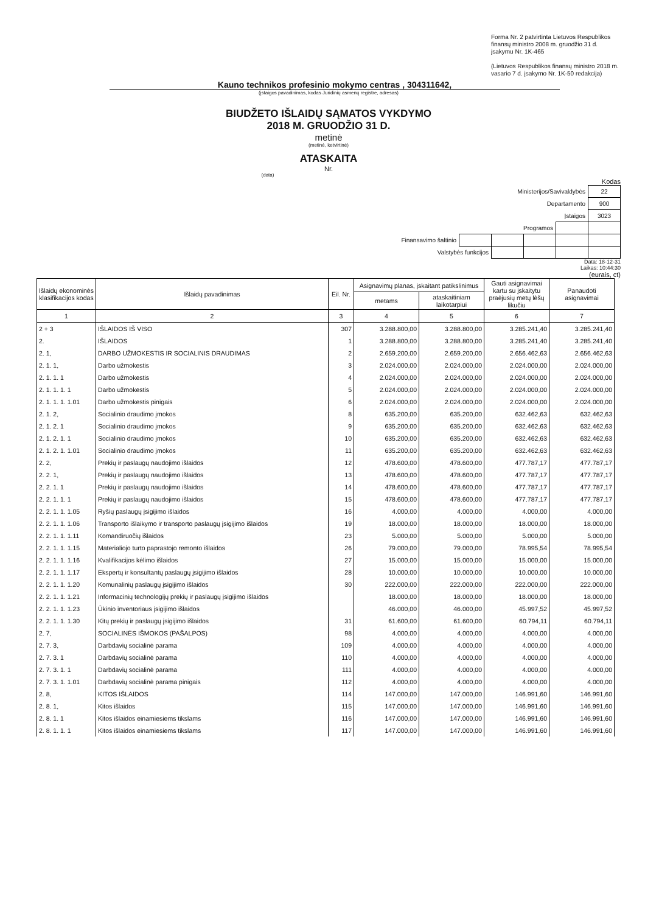Forma Nr. 2 patvirtinta Lietuvos Respublikos finansų ministro 2008 m. gruodžio 31 d. įsakymu Nr. 1K-465
(Lietuvos Respublikos finansų ministro 2018 m. vasario 7 d. įsakymo Nr. 1K-50 redakcija)
Kauno technikos profesinio mokymo centras , 304311642,
(įstaigos pavadinimas, kodas Juridinių asmenų registre, adresas)
BIUDŽETO IŠLAIDŲ SĄMATOS VYKDYMO
2018 M. GRUODŽIO 31 D.
metinė
(metinė, ketvirtinė)
ATASKAITA
Nr.
(data)
Kodas
| Ministerijos/Savivaldybės | | | | | 22 |
| Departamento | | | | | 900 |
| Įstaigos | | | | | 3023 |
| Programos | | | | | |
| Finansavimo šaltinio | | | | | |
| Valstybės funkcijos | | | | | |
Data: 18-12-31
Laikas: 10:44:30
(eurais, ct)
| Išlaidų ekonominės klasifikacijos kodas | Išlaidų pavadinimas | Eil. Nr. | Asignavimų planas, įskaitant patikslinimus | | Gauti asignavimai kartu su įskaitytu praėjusių metų lėšų likučiu | Panaudoti asignavimai |
| --- | --- | --- | --- | --- | --- | --- |
| | | | metams | ataskaitiniam laikotarpiui | | |
| 1 | 2 | 3 | 4 | 5 | 6 | 7 |
| 2 + 3 | IŠLAIDOS IŠ VISO | 307 | 3.288.800,00 | 3.288.800,00 | 3.285.241,40 | 3.285.241,40 |
| 2. | IŠLAIDOS | 1 | 3.288.800,00 | 3.288.800,00 | 3.285.241,40 | 3.285.241,40 |
| 2. 1, | DARBO UŽMOKESTIS IR SOCIALINIS DRAUDIMAS | 2 | 2.659.200,00 | 2.659.200,00 | 2.656.462,63 | 2.656.462,63 |
| 2. 1. 1, | Darbo užmokestis | 3 | 2.024.000,00 | 2.024.000,00 | 2.024.000,00 | 2.024.000,00 |
| 2. 1. 1. 1 | Darbo užmokestis | 4 | 2.024.000,00 | 2.024.000,00 | 2.024.000,00 | 2.024.000,00 |
| 2. 1. 1. 1. 1 | Darbo užmokestis | 5 | 2.024.000,00 | 2.024.000,00 | 2.024.000,00 | 2.024.000,00 |
| 2. 1. 1. 1. 1.01 | Darbo užmokestis pinigais | 6 | 2.024.000,00 | 2.024.000,00 | 2.024.000,00 | 2.024.000,00 |
| 2. 1. 2, | Socialinio draudimo įmokos | 8 | 635.200,00 | 635.200,00 | 632.462,63 | 632.462,63 |
| 2. 1. 2. 1 | Socialinio draudimo įmokos | 9 | 635.200,00 | 635.200,00 | 632.462,63 | 632.462,63 |
| 2. 1. 2. 1. 1 | Socialinio draudimo įmokos | 10 | 635.200,00 | 635.200,00 | 632.462,63 | 632.462,63 |
| 2. 1. 2. 1. 1.01 | Socialinio draudimo įmokos | 11 | 635.200,00 | 635.200,00 | 632.462,63 | 632.462,63 |
| 2. 2, | Prekių ir paslaugų naudojimo išlaidos | 12 | 478.600,00 | 478.600,00 | 477.787,17 | 477.787,17 |
| 2. 2. 1, | Prekių ir paslaugų naudojimo išlaidos | 13 | 478.600,00 | 478.600,00 | 477.787,17 | 477.787,17 |
| 2. 2. 1. 1 | Prekių ir paslaugų naudojimo išlaidos | 14 | 478.600,00 | 478.600,00 | 477.787,17 | 477.787,17 |
| 2. 2. 1. 1. 1 | Prekių ir paslaugų naudojimo išlaidos | 15 | 478.600,00 | 478.600,00 | 477.787,17 | 477.787,17 |
| 2. 2. 1. 1. 1.05 | Ryšių paslaugų įsigijimo išlaidos | 16 | 4.000,00 | 4.000,00 | 4.000,00 | 4.000,00 |
| 2. 2. 1. 1. 1.06 | Transporto išlaikymo ir transporto paslaugų įsigijimo išlaidos | 19 | 18.000,00 | 18.000,00 | 18.000,00 | 18.000,00 |
| 2. 2. 1. 1. 1.11 | Komandiruočių išlaidos | 23 | 5.000,00 | 5.000,00 | 5.000,00 | 5.000,00 |
| 2. 2. 1. 1. 1.15 | Materialiojo turto paprastojo remonto išlaidos | 26 | 79.000,00 | 79.000,00 | 78.995,54 | 78.995,54 |
| 2. 2. 1. 1. 1.16 | Kvalifikacijos kėlimo išlaidos | 27 | 15.000,00 | 15.000,00 | 15.000,00 | 15.000,00 |
| 2. 2. 1. 1. 1.17 | Ekspertų ir konsultantų paslaugų įsigijimo išlaidos | 28 | 10.000,00 | 10.000,00 | 10.000,00 | 10.000,00 |
| 2. 2. 1. 1. 1.20 | Komunalinių paslaugų įsigijimo išlaidos | 30 | 222.000,00 | 222.000,00 | 222.000,00 | 222.000,00 |
| 2. 2. 1. 1. 1.21 | Informacinių technologijų prekių ir paslaugų įsigijimo išlaidos | | 18.000,00 | 18.000,00 | 18.000,00 | 18.000,00 |
| 2. 2. 1. 1. 1.23 | Ūkinio inventoriaus įsigijimo išlaidos | | 46.000,00 | 46.000,00 | 45.997,52 | 45.997,52 |
| 2. 2. 1. 1. 1.30 | Kitų prekių ir paslaugų įsigijimo išlaidos | 31 | 61.600,00 | 61.600,00 | 60.794,11 | 60.794,11 |
| 2. 7, | SOCIALINĖS IŠMOKOS (PAŠALPOS) | 98 | 4.000,00 | 4.000,00 | 4.000,00 | 4.000,00 |
| 2. 7. 3, | Darbdavių socialinė parama | 109 | 4.000,00 | 4.000,00 | 4.000,00 | 4.000,00 |
| 2. 7. 3. 1 | Darbdavių socialinė parama | 110 | 4.000,00 | 4.000,00 | 4.000,00 | 4.000,00 |
| 2. 7. 3. 1. 1 | Darbdavių socialinė parama | 111 | 4.000,00 | 4.000,00 | 4.000,00 | 4.000,00 |
| 2. 7. 3. 1. 1.01 | Darbdavių socialinė parama pinigais | 112 | 4.000,00 | 4.000,00 | 4.000,00 | 4.000,00 |
| 2. 8, | KITOS IŠLAIDOS | 114 | 147.000,00 | 147.000,00 | 146.991,60 | 146.991,60 |
| 2. 8. 1, | Kitos išlaidos | 115 | 147.000,00 | 147.000,00 | 146.991,60 | 146.991,60 |
| 2. 8. 1. 1 | Kitos išlaidos einamiesiems tikslams | 116 | 147.000,00 | 147.000,00 | 146.991,60 | 146.991,60 |
| 2. 8. 1. 1. 1 | Kitos išlaidos einamiesiems tikslams | 117 | 147.000,00 | 147.000,00 | 146.991,60 | 146.991,60 |